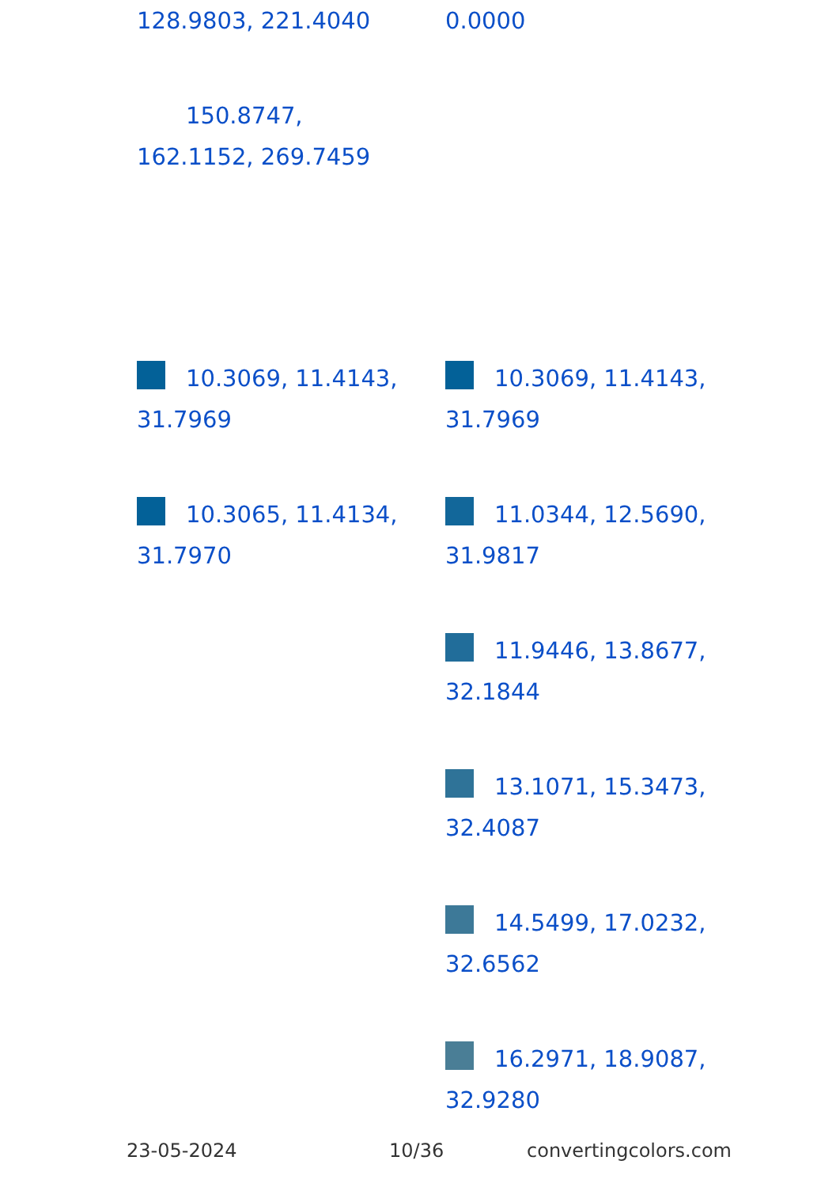128.9803, 221.4040
150.8747,
162.1152, 269.7459
10.3069, 11.4143, 31.7969
10.3065, 11.4134, 31.7970
0.0000
10.3069, 11.4143, 31.7969
11.0344, 12.5690, 31.9817
11.9446, 13.8677, 32.1844
13.1071, 15.3473, 32.4087
14.5499, 17.0232, 32.6562
16.2971, 18.9087, 32.9280
23-05-2024 10/36 convertingcolors.com